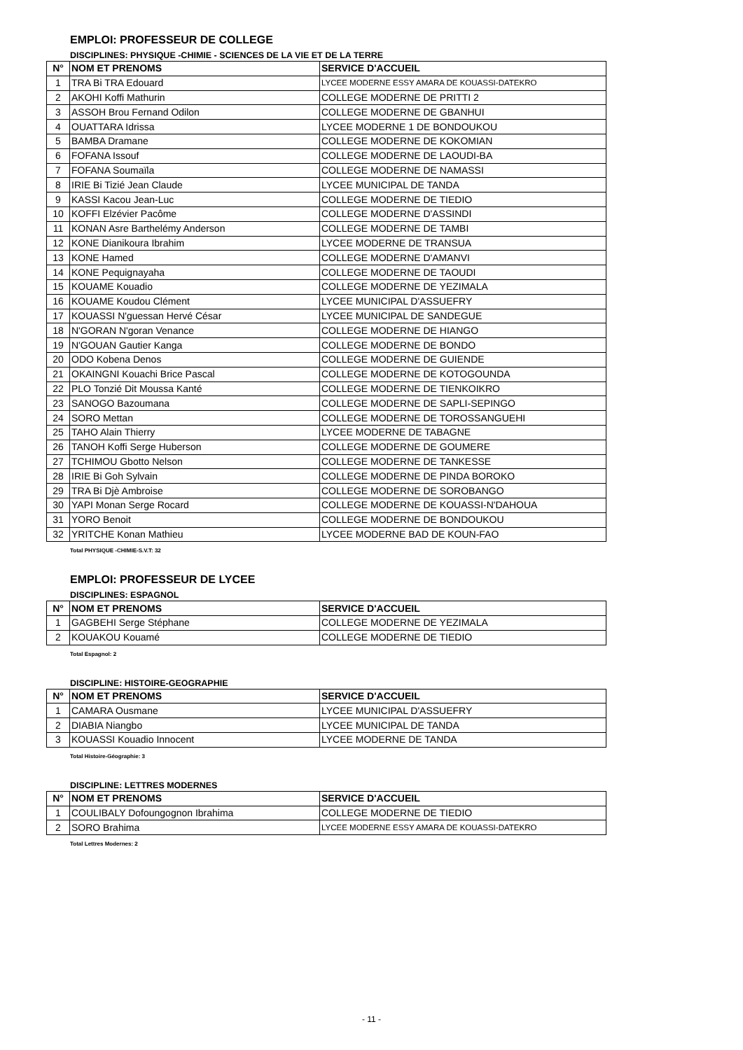EMPLOI: PROFESSEUR DE COLLEGE
DISCIPLINES: PHYSIQUE -CHIMIE - SCIENCES DE LA VIE ET DE LA TERRE
| N° | NOM ET PRENOMS | SERVICE D'ACCUEIL |
| --- | --- | --- |
| 1 | TRA Bi TRA Edouard | LYCEE MODERNE ESSY AMARA DE KOUASSI-DATEKRO |
| 2 | AKOHI Koffi Mathurin | COLLEGE MODERNE DE PRITTI 2 |
| 3 | ASSOH Brou Fernand Odilon | COLLEGE MODERNE DE GBANHUI |
| 4 | OUATTARA Idrissa | LYCEE MODERNE 1 DE BONDOUKOU |
| 5 | BAMBA Dramane | COLLEGE MODERNE DE KOKOMIAN |
| 6 | FOFANA Issouf | COLLEGE MODERNE DE LAOUDI-BA |
| 7 | FOFANA Soumaïla | COLLEGE MODERNE DE NAMASSI |
| 8 | IRIE Bi Tizié Jean Claude | LYCEE MUNICIPAL DE TANDA |
| 9 | KASSI Kacou Jean-Luc | COLLEGE MODERNE DE TIEDIO |
| 10 | KOFFI Elzévier Pacôme | COLLEGE MODERNE D'ASSINDI |
| 11 | KONAN Asre Barthelémy Anderson | COLLEGE MODERNE DE TAMBI |
| 12 | KONE Dianikoura Ibrahim | LYCEE MODERNE DE TRANSUA |
| 13 | KONE Hamed | COLLEGE MODERNE D'AMANVI |
| 14 | KONE Pequignayaha | COLLEGE MODERNE DE TAOUDI |
| 15 | KOUAME Kouadio | COLLEGE MODERNE DE YEZIMALA |
| 16 | KOUAME Koudou Clément | LYCEE MUNICIPAL D'ASSUEFRY |
| 17 | KOUASSI N'guessan Hervé César | LYCEE MUNICIPAL DE SANDEGUE |
| 18 | N'GORAN N'goran Venance | COLLEGE MODERNE DE HIANGO |
| 19 | N'GOUAN Gautier Kanga | COLLEGE MODERNE DE BONDO |
| 20 | ODO Kobena Denos | COLLEGE MODERNE DE GUIENDE |
| 21 | OKAINGNI Kouachi Brice Pascal | COLLEGE MODERNE DE KOTOGOUNDA |
| 22 | PLO Tonzié Dit Moussa Kanté | COLLEGE MODERNE DE TIENKOIKRO |
| 23 | SANOGO Bazoumana | COLLEGE MODERNE DE SAPLI-SEPINGO |
| 24 | SORO Mettan | COLLEGE MODERNE DE TOROSSANGUEHI |
| 25 | TAHO Alain Thierry | LYCEE MODERNE DE TABAGNE |
| 26 | TANOH Koffi Serge Huberson | COLLEGE MODERNE DE GOUMERE |
| 27 | TCHIMOU Gbotto Nelson | COLLEGE MODERNE DE TANKESSE |
| 28 | IRIE Bi Goh Sylvain | COLLEGE MODERNE DE PINDA BOROKO |
| 29 | TRA Bi Djè Ambroise | COLLEGE MODERNE DE SOROBANGO |
| 30 | YAPI Monan Serge Rocard | COLLEGE MODERNE DE KOUASSI-N'DAHOUA |
| 31 | YORO Benoit | COLLEGE MODERNE DE BONDOUKOU |
| 32 | YRITCHE Konan Mathieu | LYCEE MODERNE BAD DE KOUN-FAO |
Total PHYSIQUE -CHIMIE-S.V.T: 32
EMPLOI: PROFESSEUR DE LYCEE
DISCIPLINES: ESPAGNOL
| N° | NOM ET PRENOMS | SERVICE D'ACCUEIL |
| --- | --- | --- |
| 1 | GAGBEHI Serge Stéphane | COLLEGE MODERNE DE YEZIMALA |
| 2 | KOUAKOU Kouamé | COLLEGE MODERNE DE TIEDIO |
Total Espagnol: 2
DISCIPLINE: HISTOIRE-GEOGRAPHIE
| N° | NOM ET PRENOMS | SERVICE D'ACCUEIL |
| --- | --- | --- |
| 1 | CAMARA Ousmane | LYCEE MUNICIPAL D'ASSUEFRY |
| 2 | DIABIA Niangbo | LYCEE MUNICIPAL DE TANDA |
| 3 | KOUASSI Kouadio Innocent | LYCEE MODERNE DE TANDA |
Total Histoire-Géographie: 3
DISCIPLINE: LETTRES MODERNES
| N° | NOM ET PRENOMS | SERVICE D'ACCUEIL |
| --- | --- | --- |
| 1 | COULIBALY Dofoungognon Ibrahima | COLLEGE MODERNE DE TIEDIO |
| 2 | SORO Brahima | LYCEE MODERNE ESSY AMARA DE KOUASSI-DATEKRO |
Total Lettres Modernes: 2
- 11 -